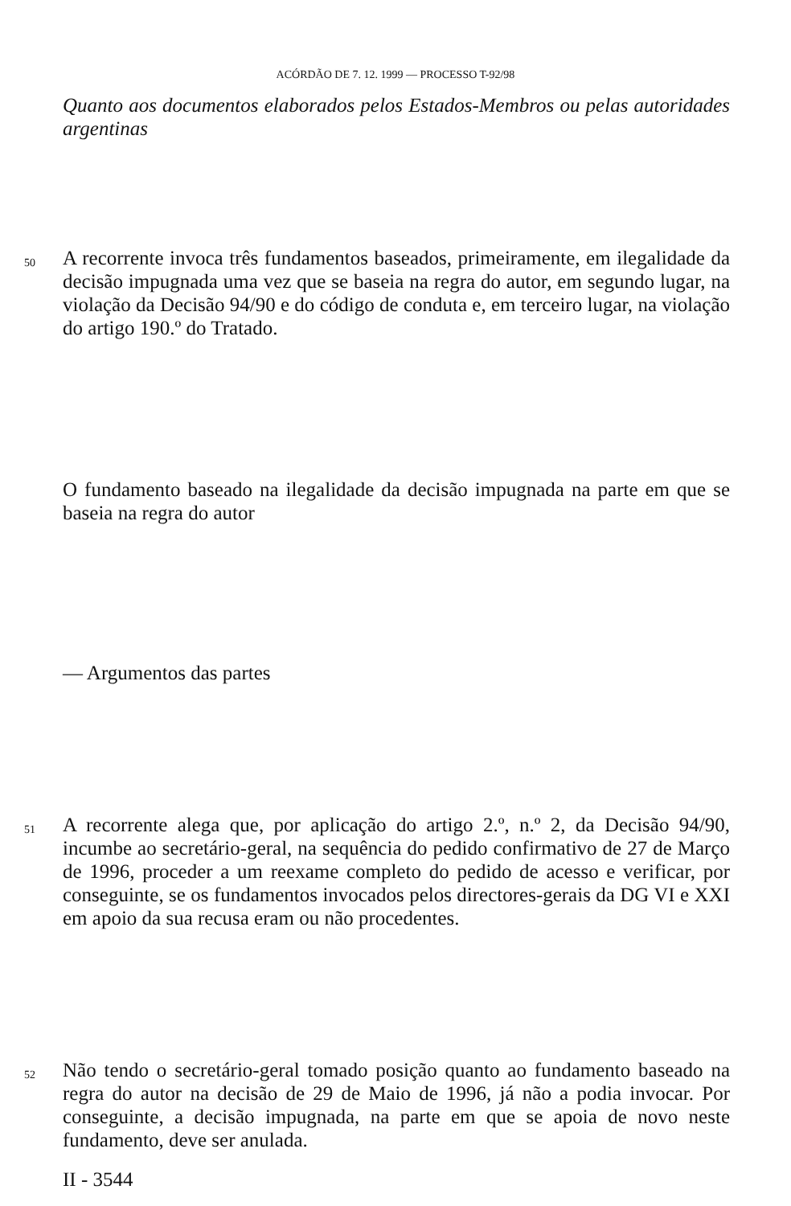ACÓRDÃO DE 7. 12. 1999 — PROCESSO T-92/98
Quanto aos documentos elaborados pelos Estados-Membros ou pelas autoridades argentinas
50
A recorrente invoca três fundamentos baseados, primeiramente, em ilegalidade da decisão impugnada uma vez que se baseia na regra do autor, em segundo lugar, na violação da Decisão 94/90 e do código de conduta e, em terceiro lugar, na violação do artigo 190.º do Tratado.
O fundamento baseado na ilegalidade da decisão impugnada na parte em que se baseia na regra do autor
— Argumentos das partes
51
A recorrente alega que, por aplicação do artigo 2.º, n.º 2, da Decisão 94/90, incumbe ao secretário-geral, na sequência do pedido confirmativo de 27 de Março de 1996, proceder a um reexame completo do pedido de acesso e verificar, por conseguinte, se os fundamentos invocados pelos directores-gerais da DG VI e XXI em apoio da sua recusa eram ou não procedentes.
52
Não tendo o secretário-geral tomado posição quanto ao fundamento baseado na regra do autor na decisão de 29 de Maio de 1996, já não a podia invocar. Por conseguinte, a decisão impugnada, na parte em que se apoia de novo neste fundamento, deve ser anulada.
II - 3544